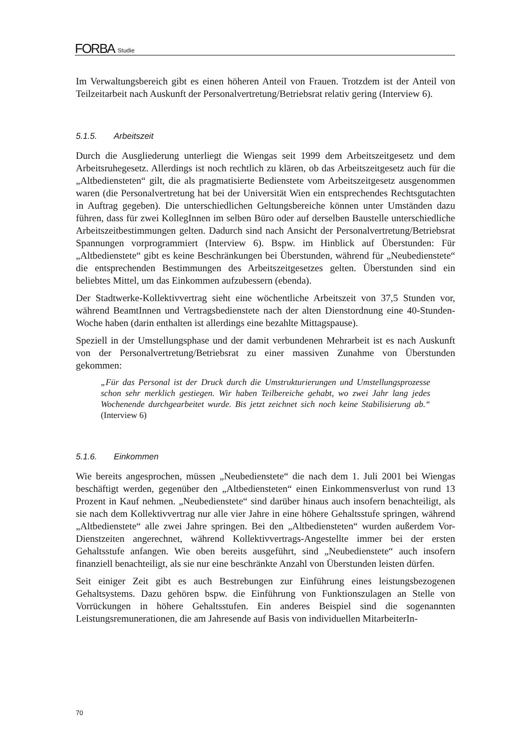FORBA Studie
Im Verwaltungsbereich gibt es einen höheren Anteil von Frauen. Trotzdem ist der Anteil von Teilzeitarbeit nach Auskunft der Personalvertretung/Betriebsrat relativ gering (Interview 6).
5.1.5. Arbeitszeit
Durch die Ausgliederung unterliegt die Wiengas seit 1999 dem Arbeitszeitgesetz und dem Arbeitsruhegesetz. Allerdings ist noch rechtlich zu klären, ob das Arbeitszeitgesetz auch für die „Altbediensteten“ gilt, die als pragmatisierte Bedienstete vom Arbeitszeitgesetz ausgenommen waren (die Personalvertretung hat bei der Universität Wien ein entsprechendes Rechtsgutachten in Auftrag gegeben). Die unterschiedlichen Geltungsbereiche können unter Umständen dazu führen, dass für zwei KollegInnen im selben Büro oder auf derselben Baustelle unterschiedliche Arbeitszeitbestimmungen gelten. Dadurch sind nach Ansicht der Personalvertretung/Betriebsrat Spannungen vorprogrammiert (Interview 6). Bspw. im Hinblick auf Überstunden: Für „Altbedienstete“ gibt es keine Beschränkungen bei Überstunden, während für „Neubedienstete“ die entsprechenden Bestimmungen des Arbeitszeitgesetzes gelten. Überstunden sind ein beliebtes Mittel, um das Einkommen aufzubessern (ebenda).
Der Stadtwerke-Kollektivvertrag sieht eine wöchentliche Arbeitszeit von 37,5 Stunden vor, während BeamtInnen und Vertragsbedienstete nach der alten Dienstordnung eine 40-Stunden-Woche haben (darin enthalten ist allerdings eine bezahlte Mittagspause).
Speziell in der Umstellungsphase und der damit verbundenen Mehrarbeit ist es nach Auskunft von der Personalvertretung/Betriebsrat zu einer massiven Zunahme von Überstunden gekommen:
„Für das Personal ist der Druck durch die Umstrukturierungen und Umstellungsprozesse schon sehr merklich gestiegen. Wir haben Teilbereiche gehabt, wo zwei Jahr lang jedes Wochenende durchgearbeitet wurde. Bis jetzt zeichnet sich noch keine Stabilisierung ab.“ (Interview 6)
5.1.6. Einkommen
Wie bereits angesprochen, müssen „Neubedienstete“ die nach dem 1. Juli 2001 bei Wiengas beschäftigt werden, gegenüber den „Altbediensteten“ einen Einkommensverlust von rund 13 Prozent in Kauf nehmen. „Neubedienstete“ sind darüber hinaus auch insofern benachteiligt, als sie nach dem Kollektivvertrag nur alle vier Jahre in eine höhere Gehaltsstufe springen, während „Altbedienstete“ alle zwei Jahre springen. Bei den „Altbediensteten“ wurden außerdem Vor-Dienstzeiten angerechnet, während Kollektivvertrags-Angestellte immer bei der ersten Gehaltsstufe anfangen. Wie oben bereits ausgeführt, sind „Neubedienstete“ auch insofern finanziell benachteiligt, als sie nur eine beschränkte Anzahl von Überstunden leisten dürfen.
Seit einiger Zeit gibt es auch Bestrebungen zur Einführung eines leistungsbezogenen Gehaltsystems. Dazu gehören bspw. die Einführung von Funktionszulagen an Stelle von Vorrückungen in höhere Gehaltsstufen. Ein anderes Beispiel sind die sogenannten Leistungsremunerationen, die am Jahresende auf Basis von individuellen MitarbeiterIn-
70